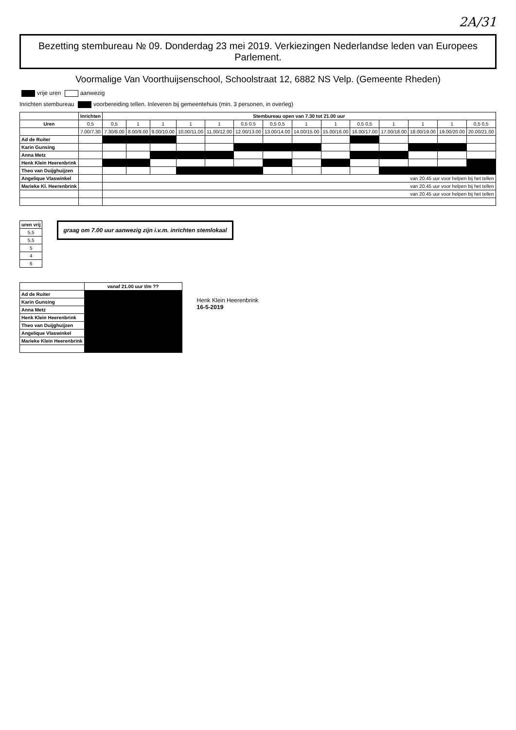2A/31
Bezetting stembureau № 09. Donderdag 23 mei 2019. Verkiezingen Nederlandse leden van Europees Parlement.
Voormalige Van Voorthuijsenschool, Schoolstraat 12, 6882 NS Velp. (Gemeente Rheden)
vrije uren aanwezig
Inrichten stembureau voorbereiding tellen. Inleveren bij gemeentehuis (min. 3 personen, in overleg)
| | Inrichten | Stembureau open van 7.30 tot 21.00 uur | | | | | | | | | | | | | |
| --- | --- | --- | --- | --- | --- | --- | --- | --- | --- | --- | --- | --- | --- | --- | --- |
| Uren | 0,5 | 0,5 | 1 | 1 | 1 | 1 | 0,5 0,5 | 0,5 0,5 | 1 | 1 | 0,5 0,5 | 1 | 1 | 1 | 0,5 0,5 |
| | 7.00/7.30 | 7.30/8.00 | 8.00/9.00 | 9.00/10.00 | 10.00/11.00 | 11.00/12.00 | 12.00/13.00 | 13.00/14.00 | 14.00/15.00 | 15.00/16.00 | 16.00/17.00 | 17.00/18.00 | 18.00/19.00 | 19.00/20.00 | 20.00/21.00 |
| Ad de Ruiter | | | | | | | | | | | | | | | |
| Karin Gunsing | | | | | | | | | | | | | | | |
| Anna Metz | | | | | | | | | | | | | | | |
| Henk Klein Heerenbrink | | | | | | | | | | | | | | | |
| Theo van Duijghuijzen | | | | | | | | | | | | | | | |
| Angelique Vlaswinkel | | van 20.45 uur voor helpen bij het tellen | | | | | | | | | | | | | |
| Marieke Kl. Heerenbrink | | van 20.45 uur voor helpen bij het tellen | | | | | | | | | | | | | |
| | | van 20.45 uur voor helpen bij het tellen | | | | | | | | | | | | | |
| uren vrij |
| --- |
| 5,5 |
| 5,5 |
| 5 |
| 4 |
| 6 |
graag om 7.00 uur aanwezig zijn i.v.m. inrichten stemlokaal
| | vanaf 21.00 uur t/m ?? | | |
| --- | --- | --- | --- |
| Ad de Ruiter | | | |
| Karin Gunsing | | | |
| Anna Metz | | | |
| Henk Klein Heerenbrink | | | |
| Theo van Duijghuijzen | | | |
| Angelique Vlaswinkel | | | |
| Marieke Klein Heerenbrink | | | |
Henk Klein Heerenbrink
16-5-2019